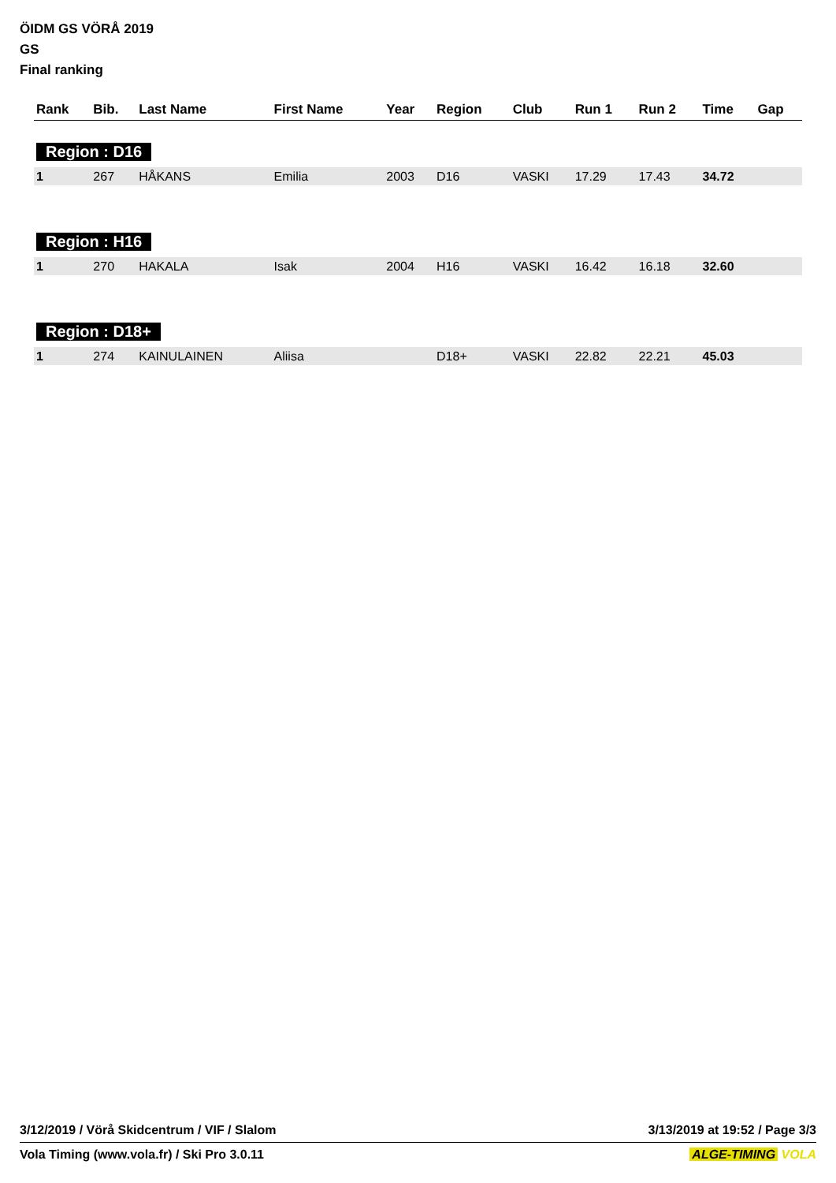ÖIDM GS VÖRÅ 2019
GS
Final ranking
| Rank | Bib. | Last Name | First Name | Year | Region | Club | Run 1 | Run 2 | Time | Gap |
| --- | --- | --- | --- | --- | --- | --- | --- | --- | --- | --- |
| Region : D16 | | | | | | | | | | |
| 1 | 267 | HÅKANS | Emilia | 2003 | D16 | VASKI | 17.29 | 17.43 | 34.72 | |
| Region : H16 | | | | | | | | | | |
| 1 | 270 | HAKALA | Isak | 2004 | H16 | VASKI | 16.42 | 16.18 | 32.60 | |
| Region : D18+ | | | | | | | | | | |
| 1 | 274 | KAINULAINEN | Aliisa | | D18+ | VASKI | 22.82 | 22.21 | 45.03 | |
3/12/2019 / Vörå Skidcentrum / VIF / Slalom 3/13/2019 at 19:52 / Page 3/3
Vola Timing (www.vola.fr) / Ski Pro 3.0.11 ALGE-TIMING VOLA